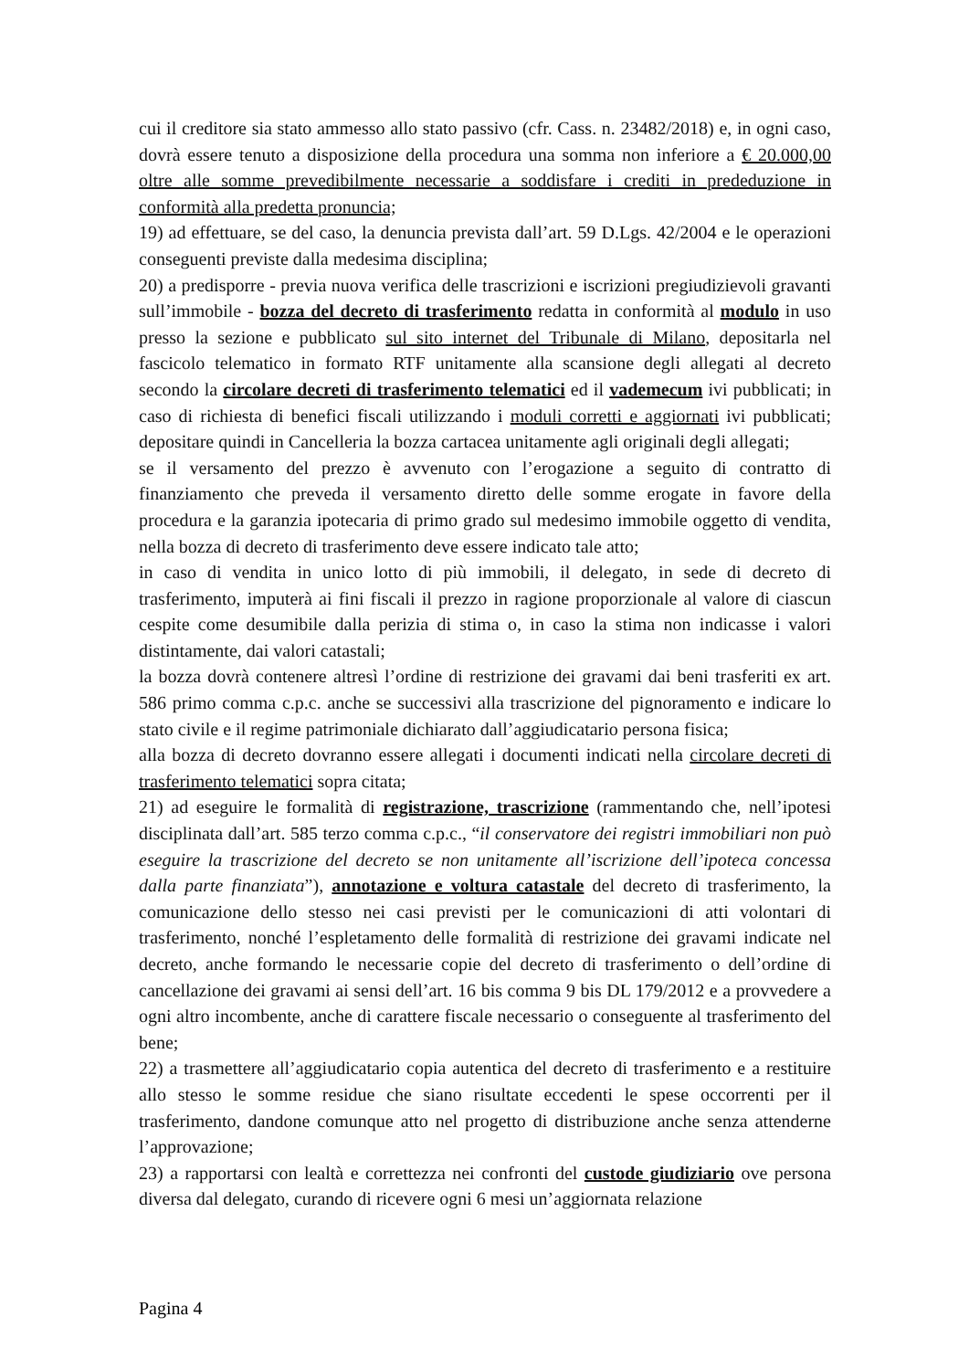cui il creditore sia stato ammesso allo stato passivo (cfr. Cass. n. 23482/2018) e, in ogni caso, dovrà essere tenuto a disposizione della procedura una somma non inferiore a € 20.000,00 oltre alle somme prevedibilmente necessarie a soddisfare i crediti in prededuzione in conformità alla predetta pronuncia;
19) ad effettuare, se del caso, la denuncia prevista dall’art. 59 D.Lgs. 42/2004 e le operazioni conseguenti previste dalla medesima disciplina;
20) a predisporre - previa nuova verifica delle trascrizioni e iscrizioni pregiudizievoli gravanti sull’immobile - bozza del decreto di trasferimento redatta in conformità al modulo in uso presso la sezione e pubblicato sul sito internet del Tribunale di Milano, depositarla nel fascicolo telematico in formato RTF unitamente alla scansione degli allegati al decreto secondo la circolare decreti di trasferimento telematici ed il vademecum ivi pubblicati; in caso di richiesta di benefici fiscali utilizzando i moduli corretti e aggiornati ivi pubblicati; depositare quindi in Cancelleria la bozza cartacea unitamente agli originali degli allegati;
se il versamento del prezzo è avvenuto con l’erogazione a seguito di contratto di finanziamento che preveda il versamento diretto delle somme erogate in favore della procedura e la garanzia ipotecaria di primo grado sul medesimo immobile oggetto di vendita, nella bozza di decreto di trasferimento deve essere indicato tale atto;
in caso di vendita in unico lotto di più immobili, il delegato, in sede di decreto di trasferimento, imputerà ai fini fiscali il prezzo in ragione proporzionale al valore di ciascun cespite come desumibile dalla perizia di stima o, in caso la stima non indicasse i valori distintamente, dai valori catastali;
la bozza dovrà contenere altresì l’ordine di restrizione dei gravami dai beni trasferiti ex art. 586 primo comma c.p.c. anche se successivi alla trascrizione del pignoramento e indicare lo stato civile e il regime patrimoniale dichiarato dall’aggiudicatario persona fisica;
alla bozza di decreto dovranno essere allegati i documenti indicati nella circolare decreti di trasferimento telematici sopra citata;
21) ad eseguire le formalità di registrazione, trascrizione (rammentando che, nell’ipotesi disciplinata dall’art. 585 terzo comma c.p.c., “il conservatore dei registri immobiliari non può eseguire la trascrizione del decreto se non unitamente all’iscrizione dell’ipoteca concessa dalla parte finanziata”), annotazione e voltura catastale del decreto di trasferimento, la comunicazione dello stesso nei casi previsti per le comunicazioni di atti volontari di trasferimento, nonché l’espletamento delle formalità di restrizione dei gravami indicate nel decreto, anche formando le necessarie copie del decreto di trasferimento o dell’ordine di cancellazione dei gravami ai sensi dell’art. 16 bis comma 9 bis DL 179/2012 e a provvedere a ogni altro incombente, anche di carattere fiscale necessario o conseguente al trasferimento del bene;
22) a trasmettere all’aggiudicatario copia autentica del decreto di trasferimento e a restituire allo stesso le somme residue che siano risultate eccedenti le spese occorrenti per il trasferimento, dandone comunque atto nel progetto di distribuzione anche senza attenderne l’approvazione;
23) a rapportarsi con lealtà e correttezza nei confronti del custode giudiziario ove persona diversa dal delegato, curando di ricevere ogni 6 mesi un’aggiornata relazione
Pagina 4